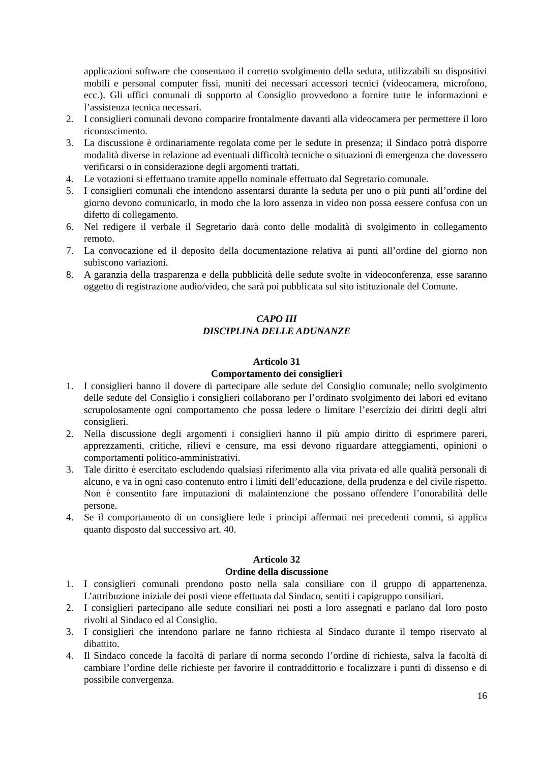applicazioni software che consentano il corretto svolgimento della seduta, utilizzabili su dispositivi mobili e personal computer fissi, muniti dei necessari accessori tecnici (videocamera, microfono, ecc.). Gli uffici comunali di supporto al Consiglio provvedono a fornire tutte le informazioni e l’assistenza tecnica necessari.
2. I consiglieri comunali devono comparire frontalmente davanti alla videocamera per permettere il loro riconoscimento.
3. La discussione è ordinariamente regolata come per le sedute in presenza; il Sindaco potrà disporre modalità diverse in relazione ad eventuali difficoltà tecniche o situazioni di emergenza che dovessero verificarsi o in considerazione degli argomenti trattati.
4. Le votazioni si effettuano tramite appello nominale effettuato dal Segretario comunale.
5. I consiglieri comunali che intendono assentarsi durante la seduta per uno o più punti all’ordine del giorno devono comunicarlo, in modo che la loro assenza in video non possa eessere confusa con un difetto di collegamento.
6. Nel redigere il verbale il Segretario darà conto delle modalità di svolgimento in collegamento remoto.
7. La convocazione ed il deposito della documentazione relativa ai punti all’ordine del giorno non subiscono variazioni.
8. A garanzia della trasparenza e della pubblicità delle sedute svolte in videoconferenza, esse saranno oggetto di registrazione audio/video, che sarà poi pubblicata sul sito istituzionale del Comune.
CAPO III
DISCIPLINA DELLE ADUNANZE
Articolo 31
Comportamento dei consiglieri
1. I consiglieri hanno il dovere di partecipare alle sedute del Consiglio comunale; nello svolgimento delle sedute del Consiglio i consiglieri collaborano per l’ordinato svolgimento dei labori ed evitano scrupolosamente ogni comportamento che possa ledere o limitare l’esercizio dei diritti degli altri consiglieri.
2. Nella discussione degli argomenti i consiglieri hanno il più ampio diritto di esprimere pareri, apprezzamenti, critiche, rilievi e censure, ma essi devono riguardare atteggiamenti, opinioni o comportamenti politico-amministrativi.
3. Tale diritto è esercitato escludendo qualsiasi riferimento alla vita privata ed alle qualità personali di alcuno, e va in ogni caso contenuto entro i limiti dell’educazione, della prudenza e del civile rispetto. Non è consentito fare imputazioni di malaintenzione che possano offendere l’onorabilità delle persone.
4. Se il comportamento di un consigliere lede i principi affermati nei precedenti commi, si applica quanto disposto dal successivo art. 40.
Articolo 32
Ordine della discussione
1. I consiglieri comunali prendono posto nella sala consiliare con il gruppo di appartenenza. L’attribuzione iniziale dei posti viene effettuata dal Sindaco, sentiti i capigruppo consiliari.
2. I consiglieri partecipano alle sedute consiliari nei posti a loro assegnati e parlano dal loro posto rivolti al Sindaco ed al Consiglio.
3. I consiglieri che intendono parlare ne fanno richiesta al Sindaco durante il tempo riservato al dibattito.
4. Il Sindaco concede la facoltà di parlare di norma secondo l’ordine di richiesta, salva la facoltà di cambiare l’ordine delle richieste per favorire il contraddittorio e focalizzare i punti di dissenso e di possibile convergenza.
16